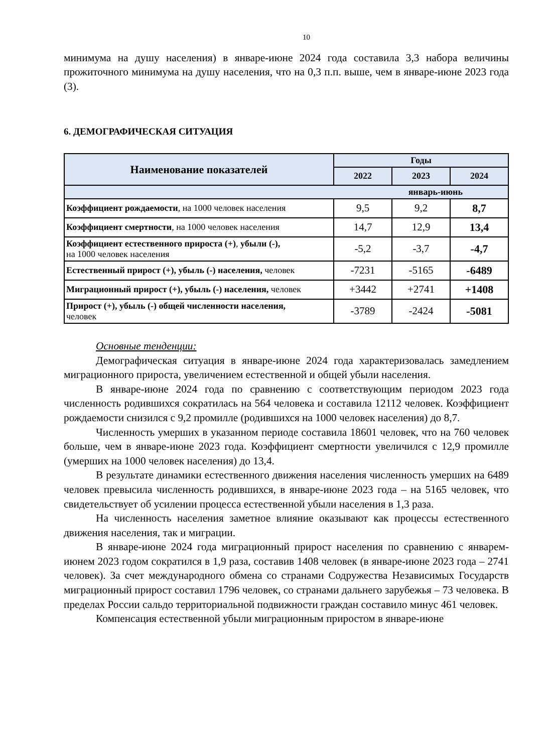10
минимума на душу населения) в январе-июне 2024 года составила 3,3 набора величины прожиточного минимума на душу населения, что на 0,3 п.п. выше, чем в январе-июне 2023 года (3).
6. ДЕМОГРАФИЧЕСКАЯ СИТУАЦИЯ
| Наименование показателей | Годы | | |
| --- | --- | --- | --- |
| | 2022 | 2023 | 2024 |
| январь-июнь | | | |
| Коэффициент рождаемости , на 1000 человек населения | 9,5 | 9,2 | 8,7 |
| Коэффициент смертности , на 1000 человек населения | 14,7 | 12,9 | 13,4 |
| Коэффициент естественного прироста (+) , убыли (-), на 1000 человек населения | -5,2 | -3,7 | -4,7 |
| Естественный прирост (+), убыль (-) населения, человек | -7231 | -5165 | -6489 |
| Миграционный прирост (+), убыль (-) населения, человек | +3442 | +2741 | +1408 |
| Прирост (+), убыль (-) общей численности населения, человек | -3789 | -2424 | -5081 |
Основные тенденции:
Демографическая ситуация в январе-июне 2024 года характеризовалась замедлением миграционного прироста, увеличением естественной и общей убыли населения.
В январе-июне 2024 года по сравнению с соответствующим периодом 2023 года численность родившихся сократилась на 564 человека и составила 12112 человек. Коэффициент рождаемости снизился с 9,2 промилле (родившихся на 1000 человек населения) до 8,7.
Численность умерших в указанном периоде составила 18601 человек, что на 760 человек больше, чем в январе-июне 2023 года. Коэффициент смертности увеличился с 12,9 промилле (умерших на 1000 человек населения) до 13,4.
В результате динамики естественного движения населения численность умерших на 6489 человек превысила численность родившихся, в январе-июне 2023 года – на 5165 человек, что свидетельствует об усилении процесса естественной убыли населения в 1,3 раза.
На численность населения заметное влияние оказывают как процессы естественного движения населения, так и миграции.
В январе-июне 2024 года миграционный прирост населения по сравнению с январем-июнем 2023 годом сократился в 1,9 раза, составив 1408 человек (в январе-июне 2023 года – 2741 человек). За счет международного обмена со странами Содружества Независимых Государств миграционный прирост составил 1796 человек, со странами дальнего зарубежья – 73 человека. В пределах России сальдо территориальной подвижности граждан составило минус 461 человек.
Компенсация естественной убыли миграционным приростом в январе-июне